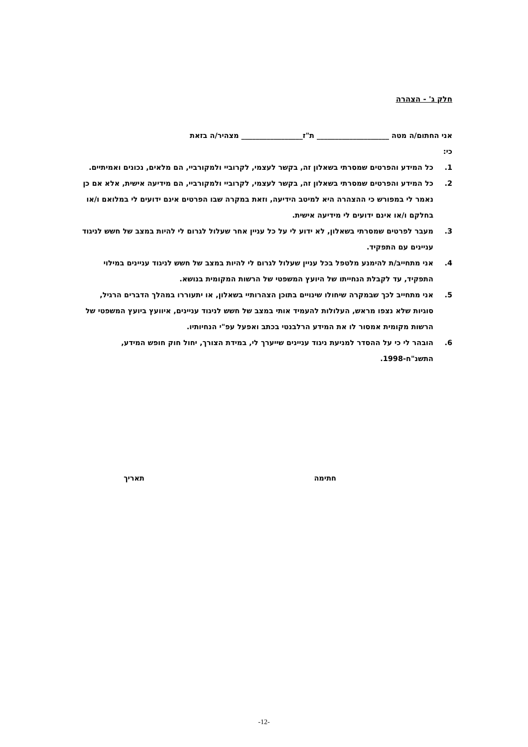חלק ג' - הצהרה
אני החתום/ה מטה ____________________ ת"ז_________________ מצהיר/ה בזאת
כי:
1. כל המידע והפרטים שמסרתי בשאלון זה, בקשר לעצמי, לקרוביי ולמקורביי, הם מלאים, נכונים ואמיתיים.
2. כל המידע והפרטים שמסרתי בשאלון זה, בקשר לעצמי, לקרוביי ולמקורביי, הם מידיעה אישית, אלא אם כן נאמר לי במפורש כי ההצהרה היא למיטב הידיעה, וזאת במקרה שבו הפרטים אינם ידועים לי במלואם ו/או בחלקם ו/או אינם ידועים לי מידיעה אישית.
3. מעבר לפרטים שמסרתי בשאלון, לא ידוע לי על כל עניין אחר שעלול לגרום לי להיות במצב של חשש לניגוד עניינים עם התפקיד.
4. אני מתחייב/ת להימנע מלטפל בכל עניין שעלול לגרום לי להיות במצב של חשש לניגוד עניינים במילוי התפקיד, עד לקבלת הנחייתו של היועץ המשפטי של הרשות המקומית בנושא.
5. אני מתחייב לכך שבמקרה שיחולו שינויים בתוכן הצהרותיי בשאלון, או יתעוררו במהלך הדברים הרגיל, סוגיות שלא נצפו מראש, העלולות להעמיד אותי במצב של חשש לניגוד עניינים, איוועץ ביועץ המשפטי של הרשות מקומית אמסור לו את המידע הרלבנטי בכתב ואפעל עפ"י הנחיותיו.
6. הובהר לי כי על ההסדר למניעת ניגוד עניינים שייערך לי, במידת הצורך, יחול חוק חופש המידע, התשנ"ח-1998.
חתימה תאריך
-12-